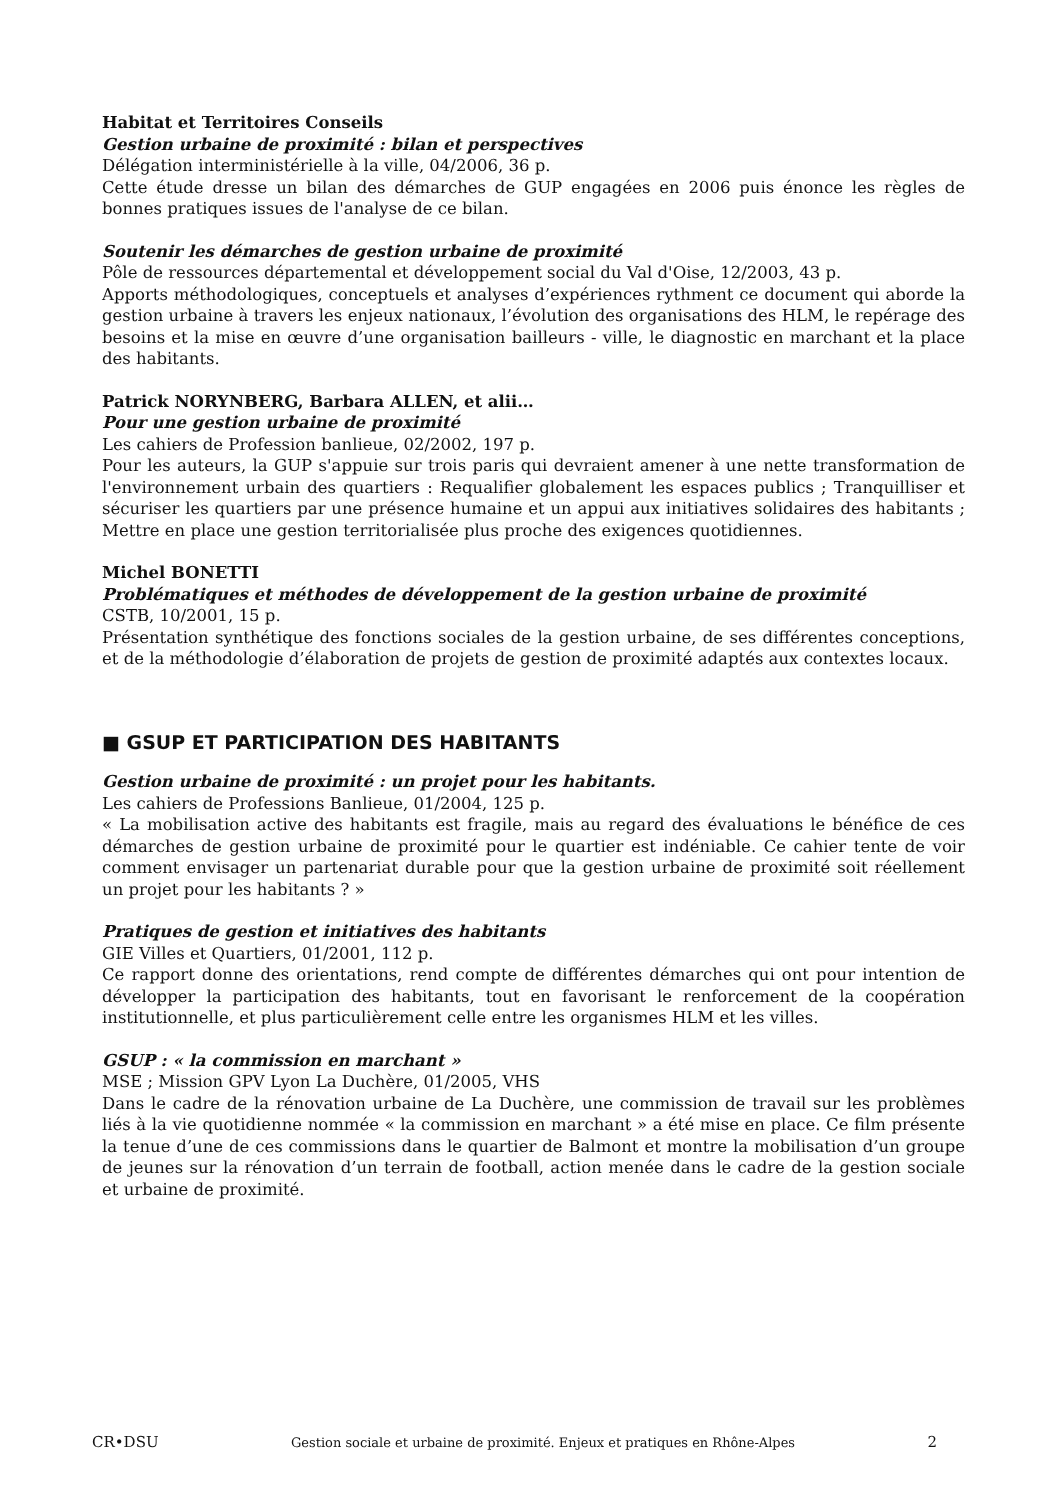Habitat et Territoires Conseils
Gestion urbaine de proximité : bilan et perspectives
Délégation interministérielle à la ville, 04/2006, 36 p.
Cette étude dresse un bilan des démarches de GUP engagées en 2006 puis énonce les règles de bonnes pratiques issues de l'analyse de ce bilan.
Soutenir les démarches de gestion urbaine de proximité
Pôle de ressources départemental et développement social du Val d'Oise, 12/2003, 43 p.
Apports méthodologiques, conceptuels et analyses d’expériences rythment ce document qui aborde la gestion urbaine à travers les enjeux nationaux, l’évolution des organisations des HLM, le repérage des besoins et la mise en œuvre d’une organisation bailleurs - ville, le diagnostic en marchant et la place des habitants.
Patrick NORYNBERG, Barbara ALLEN, et alii…
Pour une gestion urbaine de proximité
Les cahiers de Profession banlieue, 02/2002, 197 p.
Pour les auteurs, la GUP s'appuie sur trois paris qui devraient amener à une nette transformation de l'environnement urbain des quartiers : Requalifier globalement les espaces publics ; Tranquilliser et sécuriser les quartiers par une présence humaine et un appui aux initiatives solidaires des habitants ; Mettre en place une gestion territorialisée plus proche des exigences quotidiennes.
Michel BONETTI
Problématiques et méthodes de développement de la gestion urbaine de proximité
CSTB, 10/2001, 15 p.
Présentation synthétique des fonctions sociales de la gestion urbaine, de ses différentes conceptions, et de la méthodologie d’élaboration de projets de gestion de proximité adaptés aux contextes locaux.
■ GSUP ET PARTICIPATION DES HABITANTS
Gestion urbaine de proximité : un projet pour les habitants.
Les cahiers de Professions Banlieue, 01/2004, 125 p.
« La mobilisation active des habitants est fragile, mais au regard des évaluations le bénéfice de ces démarches de gestion urbaine de proximité pour le quartier est indéniable. Ce cahier tente de voir comment envisager un partenariat durable pour que la gestion urbaine de proximité soit réellement un projet pour les habitants ? »
Pratiques de gestion et initiatives des habitants
GIE Villes et Quartiers, 01/2001, 112 p.
Ce rapport donne des orientations, rend compte de différentes démarches qui ont pour intention de développer la participation des habitants, tout en favorisant le renforcement de la coopération institutionnelle, et plus particulièrement celle entre les organismes HLM et les villes.
GSUP : « la commission en marchant »
MSE ; Mission GPV Lyon La Duchère, 01/2005, VHS
Dans le cadre de la rénovation urbaine de La Duchère, une commission de travail sur les problèmes liés à la vie quotidienne nommée « la commission en marchant » a été mise en place. Ce film présente la tenue d’une de ces commissions dans le quartier de Balmont et montre la mobilisation d’un groupe de jeunes sur la rénovation d’un terrain de football, action menée dans le cadre de la gestion sociale et urbaine de proximité.
CR•DSU Gestion sociale et urbaine de proximité. Enjeux et pratiques en Rhône-Alpes 2